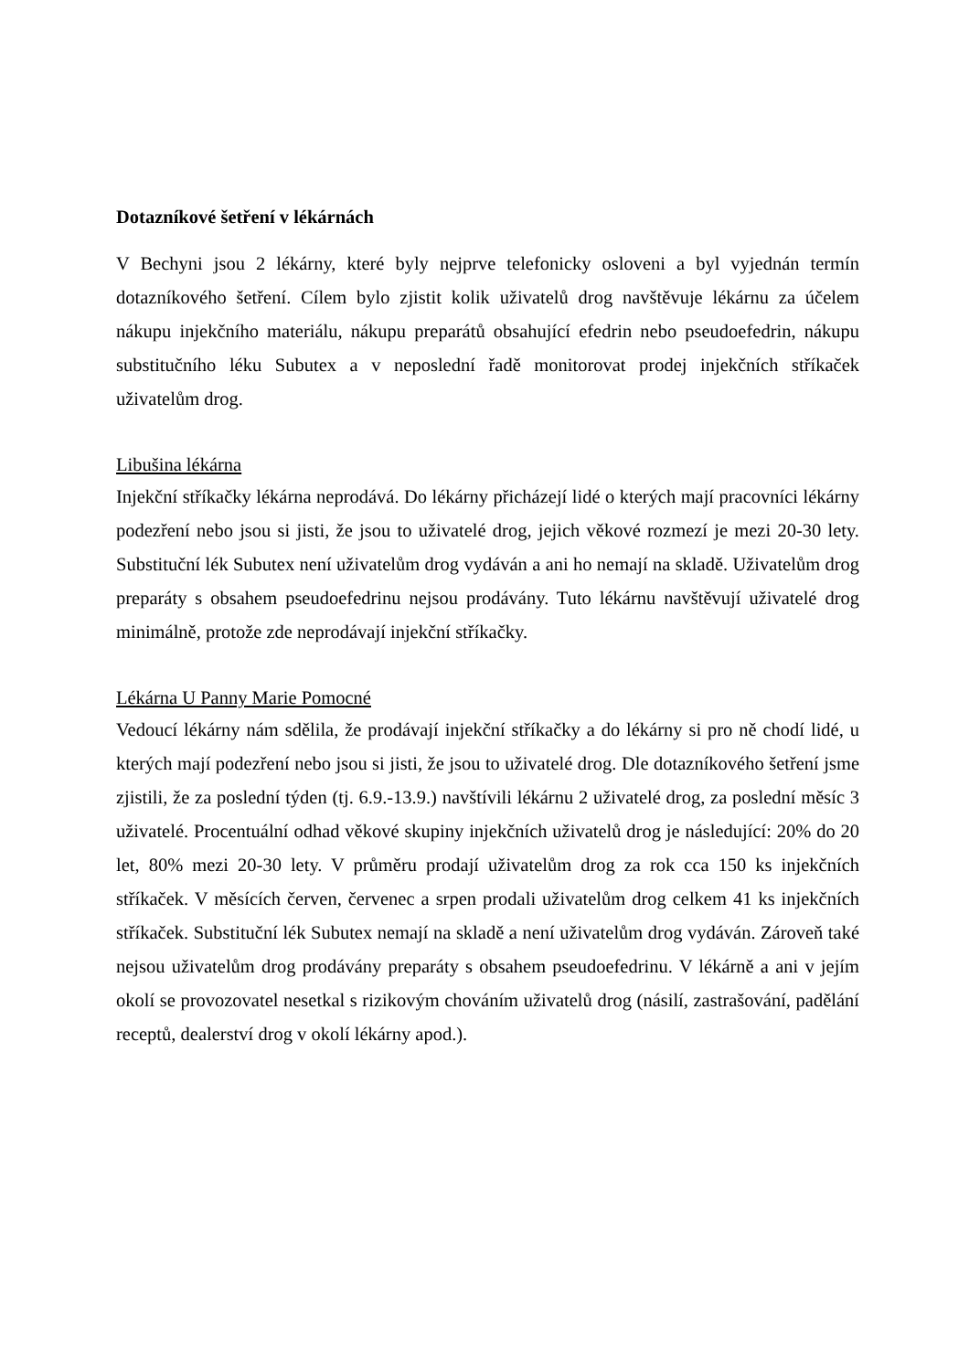Dotazníkové šetření v lékárnách
V Bechyni jsou 2 lékárny, které byly nejprve telefonicky osloveni a byl vyjednán termín dotazníkového šetření. Cílem bylo zjistit kolik uživatelů drog navštěvuje lékárnu za účelem nákupu injekčního materiálu, nákupu preparátů obsahující efedrin nebo pseudoefedrin, nákupu substitučního léku Subutex a v neposlední řadě monitorovat prodej injekčních stříkaček uživatelům drog.
Libušina lékárna
Injekční stříkačky lékárna neprodává. Do lékárny přicházejí lidé o kterých mají pracovníci lékárny podezření nebo jsou si jisti, že jsou to uživatelé drog, jejich věkové rozmezí je mezi 20-30 lety. Substituční lék Subutex není uživatelům drog vydáván a ani ho nemají na skladě. Uživatelům drog preparáty s obsahem pseudoefedrinu nejsou prodávány. Tuto lékárnu navštěvují uživatelé drog minimálně, protože zde neprodávají injekční stříkačky.
Lékárna U Panny Marie Pomocné
Vedoucí lékárny nám sdělila, že prodávají injekční stříkačky a do lékárny si pro ně chodí lidé, u kterých mají podezření nebo jsou si jisti, že jsou to uživatelé drog. Dle dotazníkového šetření jsme zjistili, že za poslední týden (tj. 6.9.-13.9.) navštívili lékárnu 2 uživatelé drog, za poslední měsíc 3 uživatelé. Procentuální odhad věkové skupiny injekčních uživatelů drog je následující: 20% do 20 let, 80% mezi 20-30 lety. V průměru prodají uživatelům drog za rok cca 150 ks injekčních stříkaček. V měsících červen, červenec a srpen prodali uživatelům drog celkem 41 ks injekčních stříkaček. Substituční lék Subutex nemají na skladě a není uživatelům drog vydáván. Zároveň také nejsou uživatelům drog prodávány preparáty s obsahem pseudoefedrinu. V lékárně a ani v jejím okolí se provozovatel nesetkal s rizikovým chováním uživatelů drog (násilí, zastrašování, padělání receptů, dealerství drog v okolí lékárny apod.).